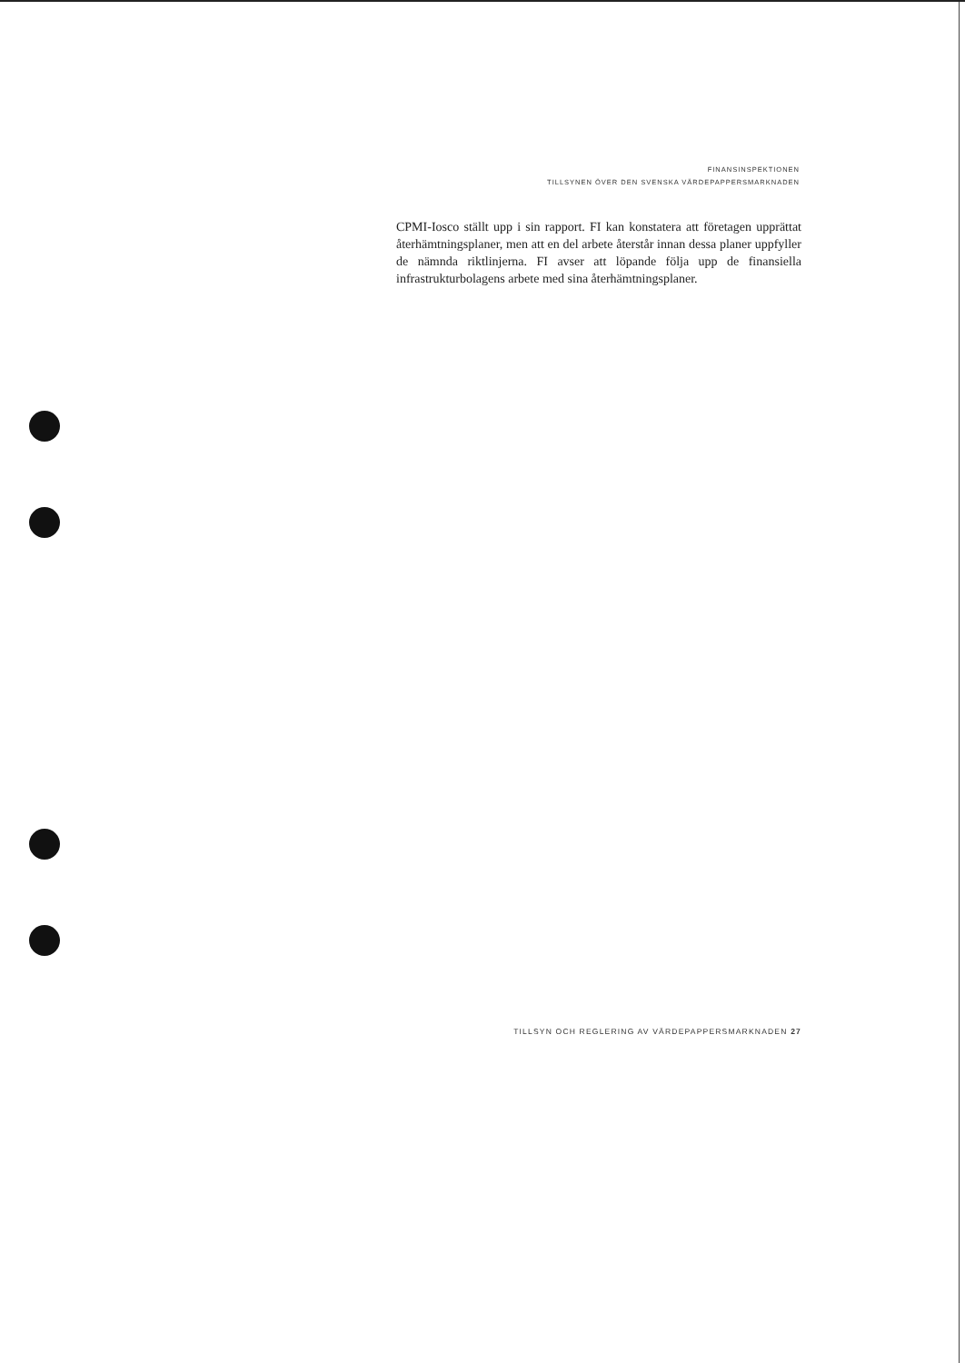FINANSINSPEKTIONEN
TILLSYNEN ÖVER DEN SVENSKA VÄRDEPAPPERSMARKNADEN
CPMI-Iosco ställt upp i sin rapport. FI kan konstatera att företagen upprättat återhämtningsplaner, men att en del arbete återstår innan dessa planer uppfyller de nämnda riktlinjerna. FI avser att löpande följa upp de finansiella infrastrukturbolagens arbete med sina återhämtningsplaner.
TILLSYN OCH REGLERING AV VÄRDEPAPPERSMARKNADEN 27